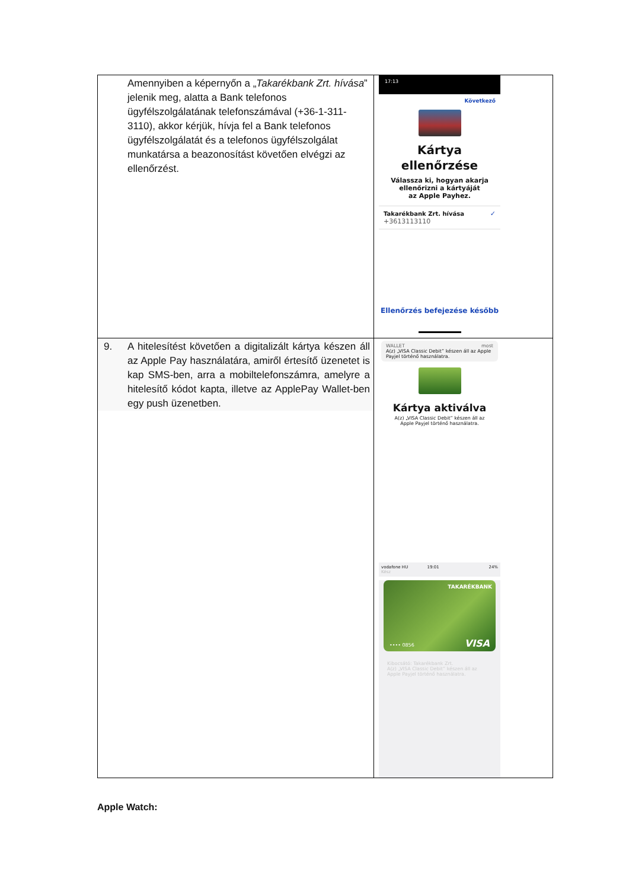| Amennyiben a képernyőn a „ Takarékbank Zrt. hívása ” jelenik meg, alatta a Bank telefonos ügyfélszolgálatának telefonszámával (+36-1-311-3110), akkor kérjük, hívja fel a Bank telefonos ügyfélszolgálatát és a telefonos ügyfélszolgálat munkatársa a beazonosítást követően elvégzi az ellenőrzést. | 17:13 Következő Kártya ellenőrzése Válassza ki, hogyan akarja ellenőrizni a kártyáját az Apple Payhez. Takarékbank Zrt. hívása +3613113110 ✓ Ellenőrzés befejezése később |
| 9. A hitelesítést követően a digitalizált kártya készen áll az Apple Pay használatára, amiről értesítő üzenetet is kap SMS-ben, arra a mobiltelefonszámra, amelyre a hitelesítő kódot kapta, illetve az ApplePay Wallet-ben egy push üzenetben. | WALLET most A(z) „VISA Classic Debit” készen áll az Apple Payjel történő használatra. Kártya aktiválva A(z) „VISA Classic Debit” készen áll az Apple Payjel történő használatra. vodafone HU 19:01 24% Kész TAKARÉKBANK •••• 0856 VISA Kibocsátó: Takarékbank Zrt. A(z) „VISA Classic Debit” készen áll az Apple Payjel történő használatra. |
Apple Watch: